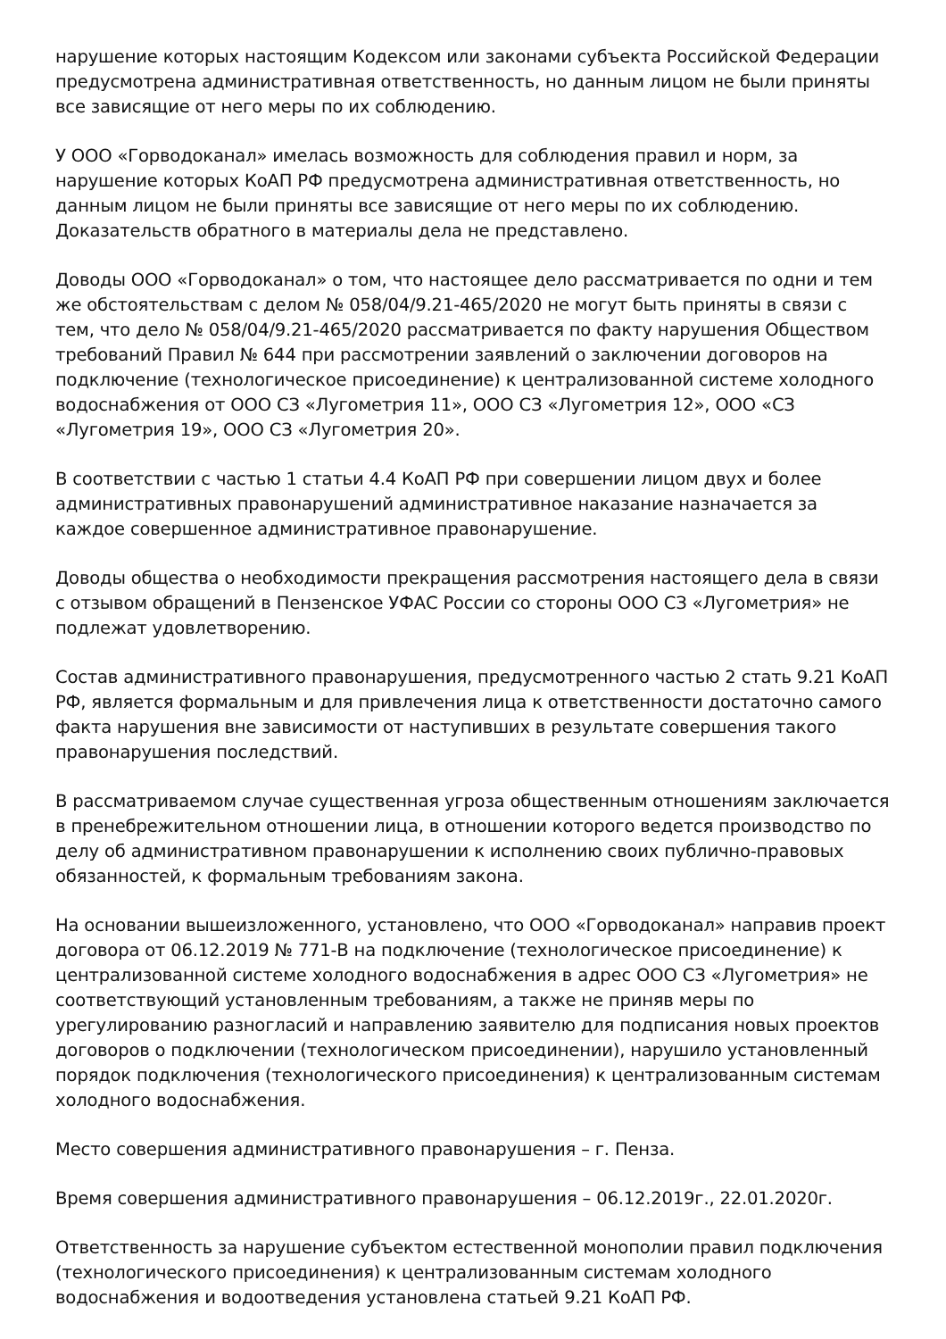нарушение которых настоящим Кодексом или законами субъекта Российской Федерации предусмотрена административная ответственность, но данным лицом не были приняты все зависящие от него меры по их соблюдению.
У ООО «Горводоканал» имелась возможность для соблюдения правил и норм, за нарушение которых КоАП РФ предусмотрена административная ответственность, но данным лицом не были приняты все зависящие от него меры по их соблюдению. Доказательств обратного в материалы дела не представлено.
Доводы ООО «Горводоканал» о том, что настоящее дело рассматривается по одни и тем же обстоятельствам с делом № 058/04/9.21-465/2020 не могут быть приняты в связи с тем, что дело № 058/04/9.21-465/2020 рассматривается по факту нарушения Обществом требований Правил № 644 при рассмотрении заявлений о заключении договоров на подключение (технологическое присоединение) к централизованной системе холодного водоснабжения от ООО СЗ «Лугометрия 11», ООО СЗ «Лугометрия 12», ООО «СЗ «Лугометрия 19», ООО СЗ «Лугометрия 20».
В соответствии с частью 1 статьи 4.4 КоАП РФ при совершении лицом двух и более административных правонарушений административное наказание назначается за каждое совершенное административное правонарушение.
Доводы общества о необходимости прекращения рассмотрения настоящего дела в связи с отзывом обращений в Пензенское УФАС России со стороны ООО СЗ «Лугометрия» не подлежат удовлетворению.
Состав административного правонарушения, предусмотренного частью 2 стать 9.21 КоАП РФ, является формальным и для привлечения лица к ответственности достаточно самого факта нарушения вне зависимости от наступивших в результате совершения такого правонарушения последствий.
В рассматриваемом случае существенная угроза общественным отношениям заключается в пренебрежительном отношении лица, в отношении которого ведется производство по делу об административном правонарушении к исполнению своих публично-правовых обязанностей, к формальным требованиям закона.
На основании вышеизложенного, установлено, что ООО «Горводоканал» направив проект договора от 06.12.2019 № 771-В на подключение (технологическое присоединение) к централизованной системе холодного водоснабжения в адрес ООО СЗ «Лугометрия» не соответствующий установленным требованиям, а также не приняв меры по урегулированию разногласий и направлению заявителю для подписания новых проектов договоров о подключении (технологическом присоединении), нарушило установленный порядок подключения (технологического присоединения) к централизованным системам холодного водоснабжения.
Место совершения административного правонарушения – г. Пенза.
Время совершения административного правонарушения – 06.12.2019г., 22.01.2020г.
Ответственность за нарушение субъектом естественной монополии правил подключения (технологического присоединения) к централизованным системам холодного водоснабжения и водоотведения установлена статьей 9.21 КоАП РФ.